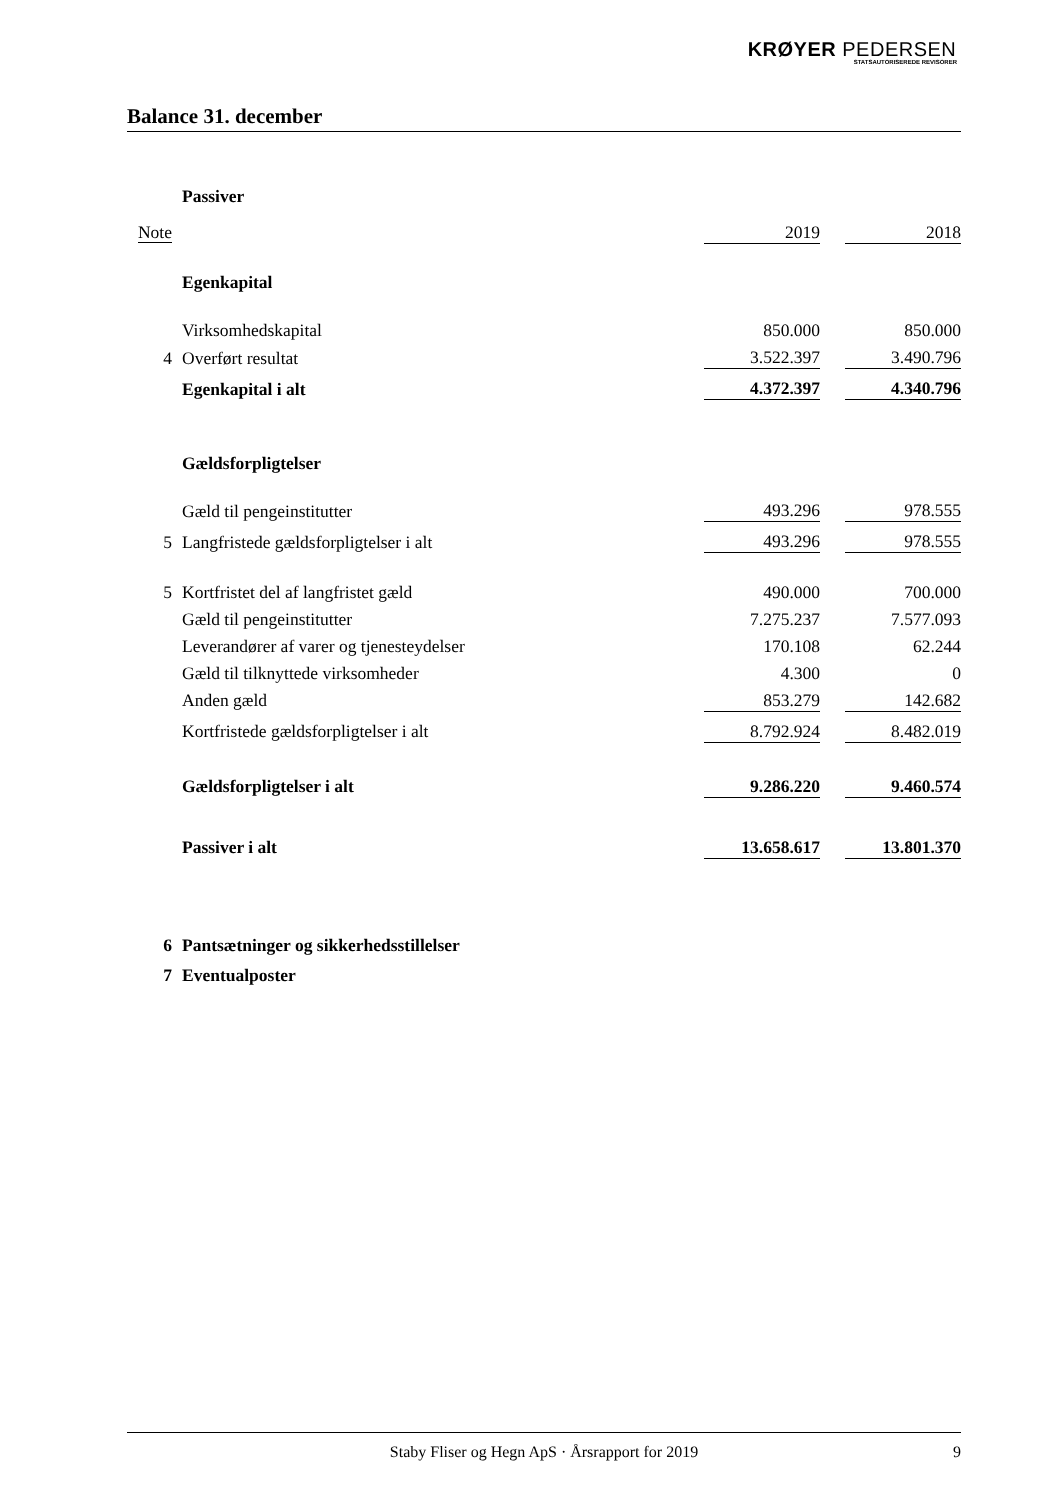KRØYER PEDERSEN
STATSAUTORISEREDE REVISORER
Balance 31. december
| | Passiver | | | |
| Note | | 2019 | | 2018 |
| | Egenkapital | | | |
| | Virksomhedskapital | 850.000 | | 850.000 |
| 4 | Overført resultat | 3.522.397 | | 3.490.796 |
| | Egenkapital i alt | 4.372.397 | | 4.340.796 |
| | Gældsforpligtelser | | | |
| | Gæld til pengeinstitutter | 493.296 | | 978.555 |
| 5 | Langfristede gældsforpligtelser i alt | 493.296 | | 978.555 |
| 5 | Kortfristet del af langfristet gæld | 490.000 | | 700.000 |
| | Gæld til pengeinstitutter | 7.275.237 | | 7.577.093 |
| | Leverandører af varer og tjenesteydelser | 170.108 | | 62.244 |
| | Gæld til tilknyttede virksomheder | 4.300 | | 0 |
| | Anden gæld | 853.279 | | 142.682 |
| | Kortfristede gældsforpligtelser i alt | 8.792.924 | | 8.482.019 |
| | Gældsforpligtelser i alt | 9.286.220 | | 9.460.574 |
| | Passiver i alt | 13.658.617 | | 13.801.370 |
| 6 | Pantsætninger og sikkerhedsstillelser | | | |
| 7 | Eventualposter | | | |
Staby Fliser og Hegn ApS · Årsrapport for 2019 9